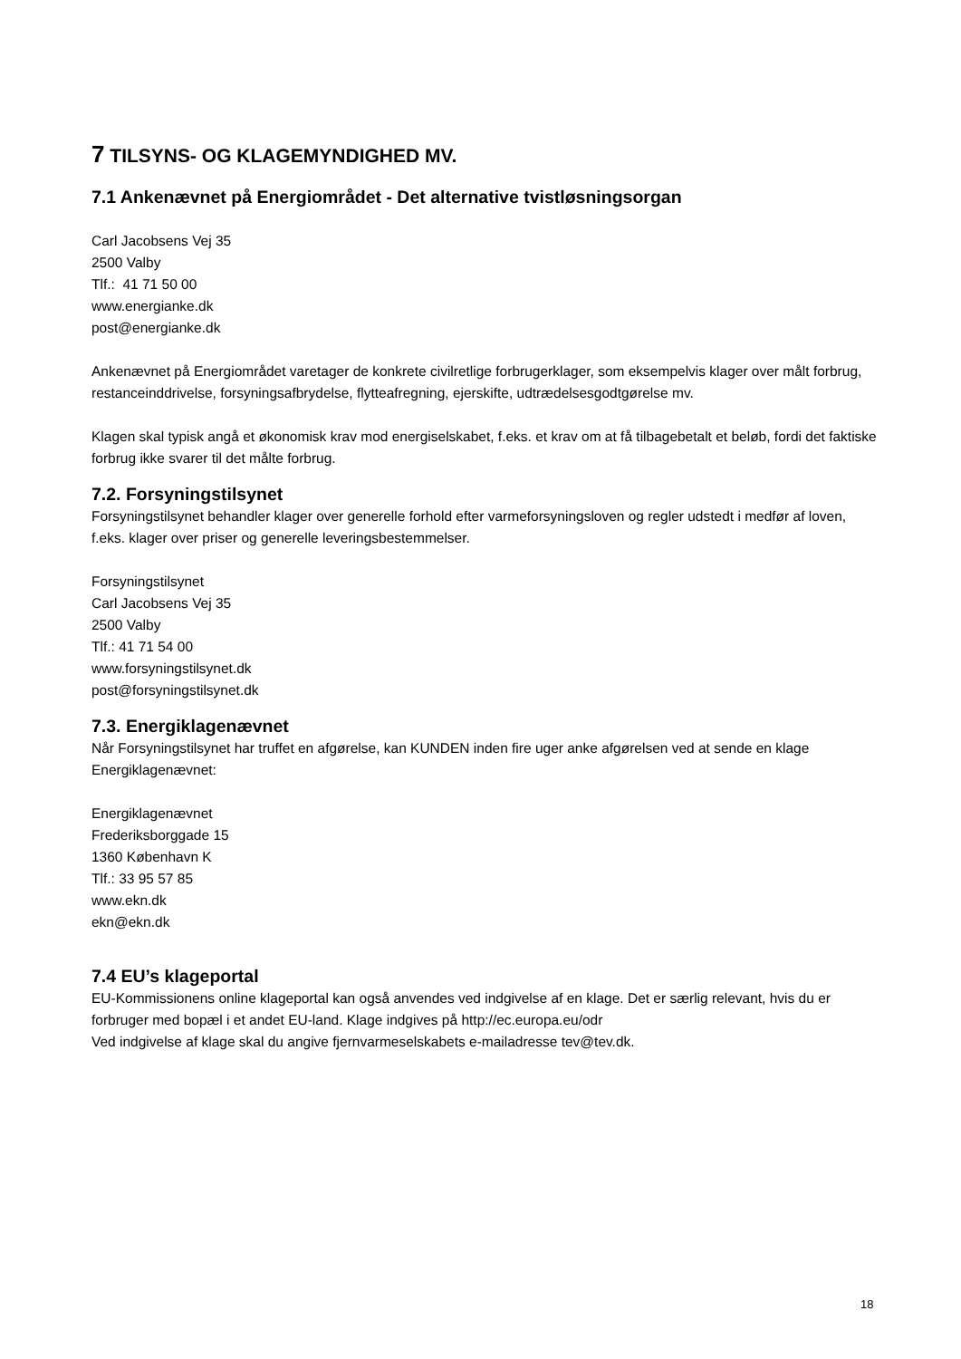7 TILSYNS- OG KLAGEMYNDIGHED MV.
7.1 Ankenævnet på Energiområdet - Det alternative tvistløsningsorgan
Carl Jacobsens Vej 35
2500 Valby
Tlf.: 41 71 50 00
www.energianke.dk
post@energianke.dk
Ankenævnet på Energiområdet varetager de konkrete civilretlige forbrugerklager, som eksempelvis klager over målt forbrug, restanceinddrivelse, forsyningsafbrydelse, flytteafregning, ejerskifte, udtrædelsesgodtgørelse mv.
Klagen skal typisk angå et økonomisk krav mod energiselskabet, f.eks. et krav om at få tilbagebetalt et beløb, fordi det faktiske forbrug ikke svarer til det målte forbrug.
7.2. Forsyningstilsynet
Forsyningstilsynet behandler klager over generelle forhold efter varmeforsyningsloven og regler udstedt i medfør af loven, f.eks. klager over priser og generelle leveringsbestemmelser.
Forsyningstilsynet
Carl Jacobsens Vej 35
2500 Valby
Tlf.: 41 71 54 00
www.forsyningstilsynet.dk
post@forsyningstilsynet.dk
7.3. Energiklagenævnet
Når Forsyningstilsynet har truffet en afgørelse, kan KUNDEN inden fire uger anke afgørelsen ved at sende en klage Energiklagenævnet:
Energiklagenævnet
Frederiksborggade 15
1360 København K
Tlf.: 33 95 57 85
www.ekn.dk
ekn@ekn.dk
7.4 EU’s klageportal
EU-Kommissionens online klageportal kan også anvendes ved indgivelse af en klage. Det er særlig relevant, hvis du er forbruger med bopæl i et andet EU-land. Klage indgives på http://ec.europa.eu/odr
Ved indgivelse af klage skal du angive fjernvarmeselskabets e-mailadresse tev@tev.dk.
18